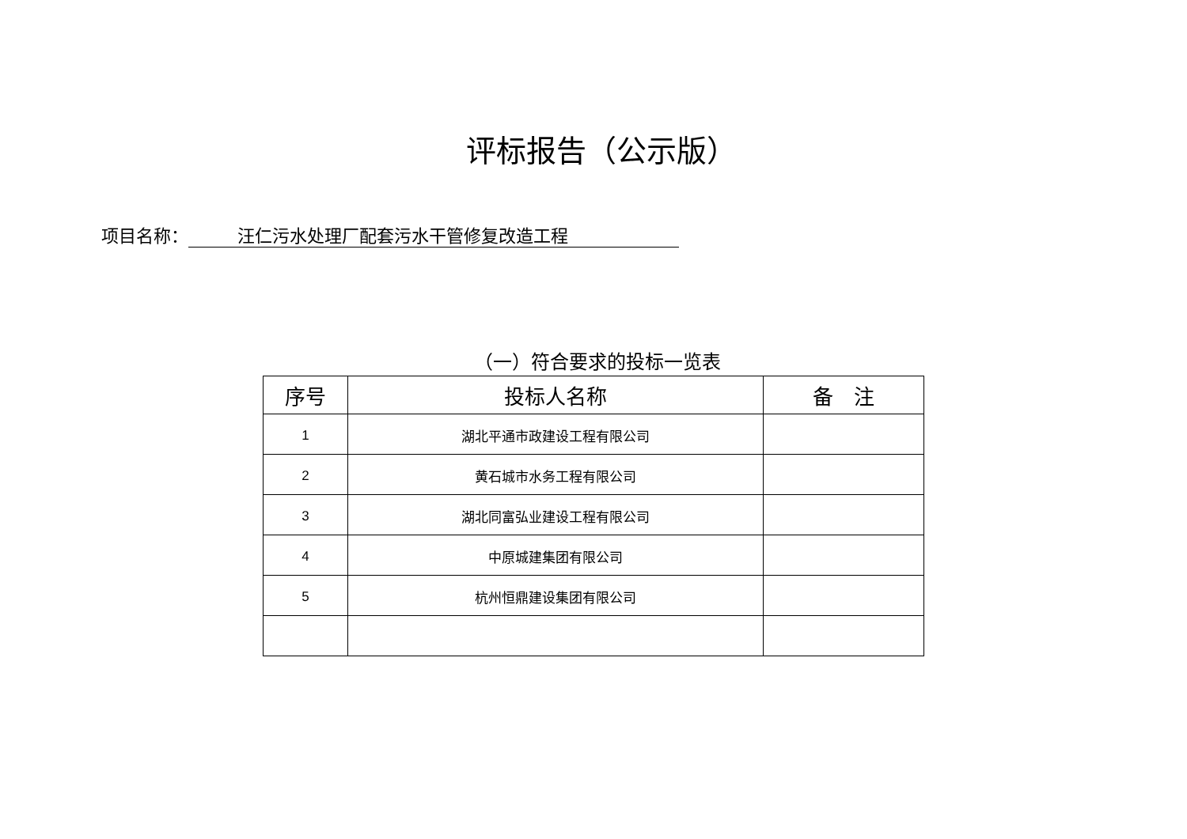评标报告（公示版）
项目名称： 汪仁污水处理厂配套污水干管修复改造工程
（一）符合要求的投标一览表
| 序号 | 投标人名称 | 备 注 |
| --- | --- | --- |
| 1 | 湖北平通市政建设工程有限公司 | |
| 2 | 黄石城市水务工程有限公司 | |
| 3 | 湖北同富弘业建设工程有限公司 | |
| 4 | 中原城建集团有限公司 | |
| 5 | 杭州恒鼎建设集团有限公司 | |